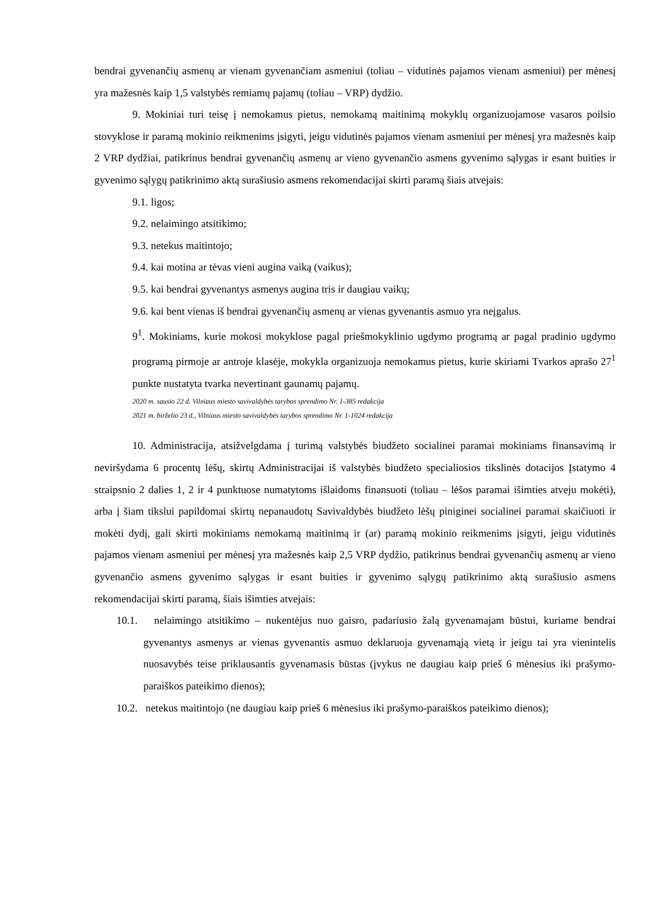bendrai gyvenančių asmenų ar vienam gyvenančiam asmeniui (toliau – vidutinės pajamos vienam asmeniui) per mėnesį yra mažesnės kaip 1,5 valstybės remiamų pajamų (toliau – VRP) dydžio.
9. Mokiniai turi teisę į nemokamus pietus, nemokamą maitinimą mokyklų organizuojamose vasaros poilsio stovyklose ir paramą mokinio reikmenims įsigyti, jeigu vidutinės pajamos vienam asmeniui per mėnesį yra mažesnės kaip 2 VRP dydžiai, patikrinus bendrai gyvenančių asmenų ar vieno gyvenančio asmens gyvenimo sąlygas ir esant buities ir gyvenimo sąlygų patikrinimo aktą surašiusio asmens rekomendacijai skirti paramą šiais atvejais:
9.1. ligos;
9.2. nelaimingo atsitikimo;
9.3. netekus maitintojo;
9.4. kai motina ar tėvas vieni augina vaiką (vaikus);
9.5. kai bendrai gyvenantys asmenys augina tris ir daugiau vaikų;
9.6. kai bent vienas iš bendrai gyvenančių asmenų ar vienas gyvenantis asmuo yra neįgalus.
9<sup>1</sup>. Mokiniams, kurie mokosi mokyklose pagal priešmokyklinio ugdymo programą ar pagal pradinio ugdymo programą pirmoje ar antroje klasėje, mokykla organizuoja nemokamus pietus, kurie skiriami Tvarkos aprašo 27<sup>1</sup> punkte nustatyta tvarka nevertinant gaunamų pajamų.
2020 m. sausio 22 d. Vilniaus miesto savivaldybės tarybos sprendimo Nr. 1-385 redakcija
2021 m. birželio 23 d., Vilniaus miesto savivaldybės tarybos sprendimo Nr. 1-1024 redakcija
10. Administracija, atsižvelgdama į turimą valstybės biudžeto socialinei paramai mokiniams finansavimą ir neviršydama 6 procentų lėšų, skirtų Administracijai iš valstybės biudžeto specialiosios tikslinės dotacijos Įstatymo 4 straipsnio 2 dalies 1, 2 ir 4 punktuose numatytoms išlaidoms finansuoti (toliau – lėšos paramai išimties atveju mokėti), arba į šiam tikslui papildomai skirtų nepanaudotų Savivaldybės biudžeto lėšų piniginei socialinei paramai skaičiuoti ir mokėti dydį, gali skirti mokiniams nemokamą maitinimą ir (ar) paramą mokinio reikmenims įsigyti, jeigu vidutinės pajamos vienam asmeniui per mėnesį yra mažesnės kaip 2,5 VRP dydžio, patikrinus bendrai gyvenančių asmenų ar vieno gyvenančio asmens gyvenimo sąlygas ir esant buities ir gyvenimo sąlygų patikrinimo aktą surašiusio asmens rekomendacijai skirti paramą, šiais išimties atvejais:
10.1. nelaimingo atsitikimo – nukentėjus nuo gaisro, padariusio žalą gyvenamajam būstui, kuriame bendrai gyvenantys asmenys ar vienas gyvenantis asmuo deklaruoja gyvenamąją vietą ir jeigu tai yra vienintelis nuosavybės teise priklausantis gyvenamasis būstas (įvykus ne daugiau kaip prieš 6 mėnesius iki prašymo-paraiškos pateikimo dienos);
10.2. netekus maitintojo (ne daugiau kaip prieš 6 mėnesius iki prašymo-paraiškos pateikimo dienos);